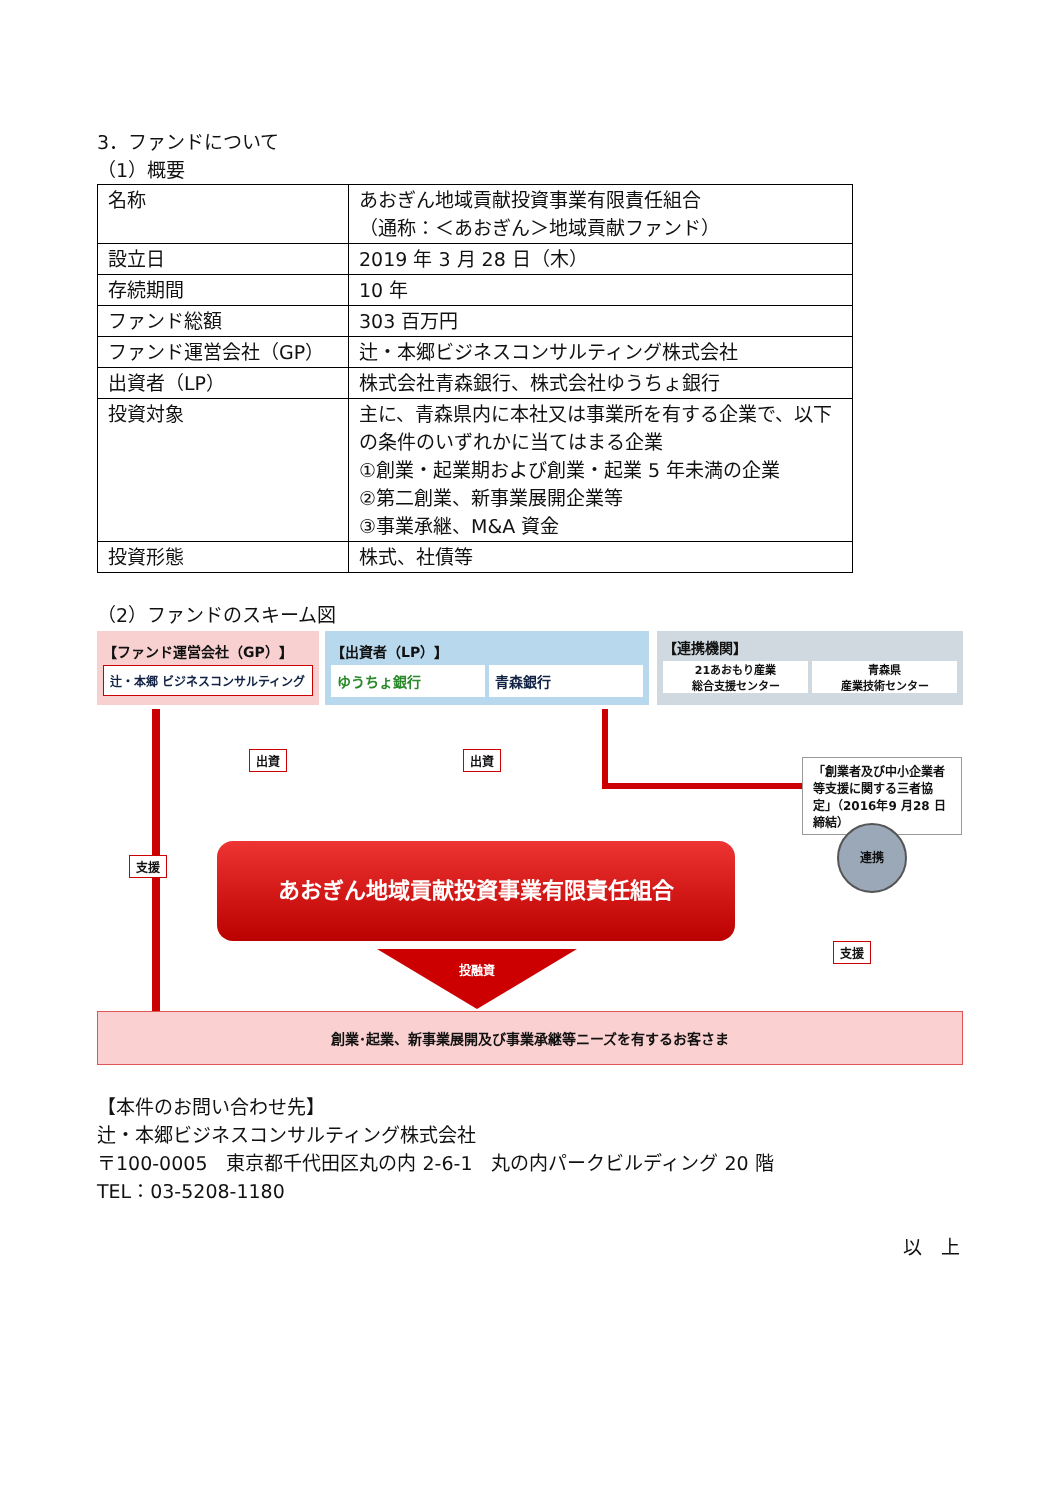3．ファンドについて
（1）概要
| 名称 | あおぎん地域貢献投資事業有限責任組合 （通称：＜あおぎん＞地域貢献ファンド） |
| 設立日 | 2019 年 3 月 28 日（木） |
| 存続期間 | 10 年 |
| ファンド総額 | 303 百万円 |
| ファンド運営会社（GP） | 辻・本郷ビジネスコンサルティング株式会社 |
| 出資者（LP） | 株式会社青森銀行、株式会社ゆうちょ銀行 |
| 投資対象 | 主に、青森県内に本社又は事業所を有する企業で、以下の条件のいずれかに当てはまる企業 ①創業・起業期および創業・起業 5 年未満の企業 ②第二創業、新事業展開企業等 ③事業承継、M&A 資金 |
| 投資形態 | 株式、社債等 |
（2）ファンドのスキーム図
【ファンド運営会社（GP）】
辻・本郷 ビジネスコンサルティング
【出資者（LP）】
ゆうちょ銀行 青森銀行
【連携機関】
21あおもり産業
総合支援センター 青森県
産業技術センター
出資 出資
「創業者及び中小企業者等支援に関する三者協定」（2016年9 月28 日締結）
支援 あおぎん地域貢献投資事業有限責任組合
連携
支援
投融資
創業･起業、新事業展開及び事業承継等ニーズを有するお客さま
【本件のお問い合わせ先】
辻・本郷ビジネスコンサルティング株式会社
〒100-0005　東京都千代田区丸の内 2-6-1　丸の内パークビルディング 20 階
TEL：03-5208-1180
以　上